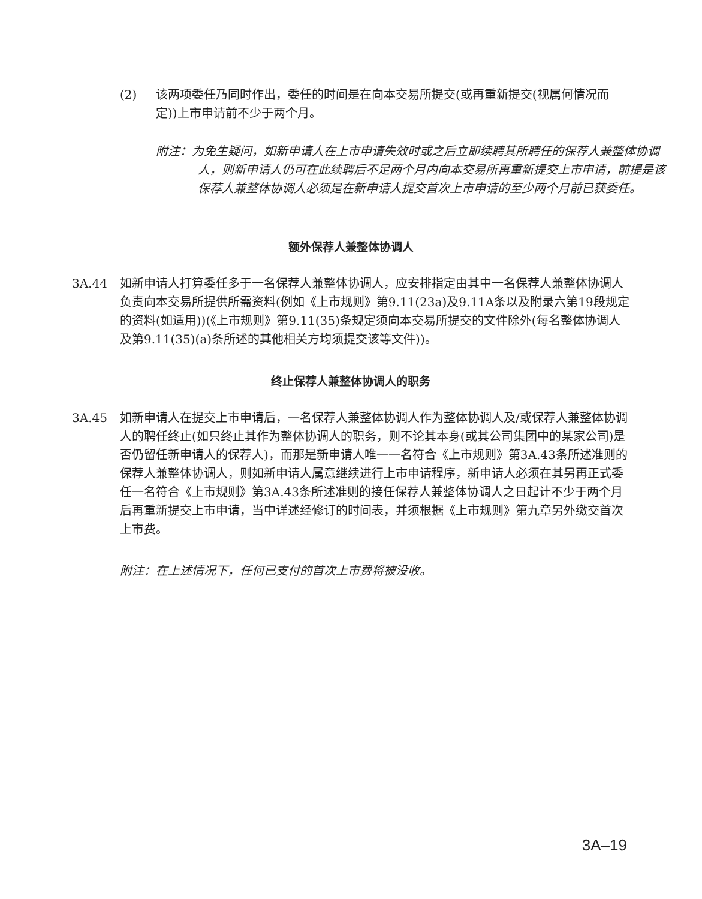(2) 该两项委任乃同时作出，委任的时间是在向本交易所提交(或再重新提交(视属何情况而定))上市申请前不少于两个月。
附注：为免生疑问，如新申请人在上市申请失效时或之后立即续聘其所聘任的保荐人兼整体协调人，则新申请人仍可在此续聘后不足两个月内向本交易所再重新提交上市申请，前提是该保荐人兼整体协调人必须是在新申请人提交首次上市申请的至少两个月前已获委任。
额外保荐人兼整体协调人
3A.44 如新申请人打算委任多于一名保荐人兼整体协调人，应安排指定由其中一名保荐人兼整体协调人负责向本交易所提供所需资料(例如《上市规则》第9.11(23a)及9.11A条以及附录六第19段规定的资料(如适用))(《上市规则》第9.11(35)条规定须向本交易所提交的文件除外(每名整体协调人及第9.11(35)(a)条所述的其他相关方均须提交该等文件))。
终止保荐人兼整体协调人的职务
3A.45 如新申请人在提交上市申请后，一名保荐人兼整体协调人作为整体协调人及/或保荐人兼整体协调人的聘任终止(如只终止其作为整体协调人的职务，则不论其本身(或其公司集团中的某家公司)是否仍留任新申请人的保荐人)，而那是新申请人唯一一名符合《上市规则》第3A.43条所述准则的保荐人兼整体协调人，则如新申请人属意继续进行上市申请程序，新申请人必须在其另再正式委任一名符合《上市规则》第3A.43条所述准则的接任保荐人兼整体协调人之日起计不少于两个月后再重新提交上市申请，当中详述经修订的时间表，并须根据《上市规则》第九章另外缴交首次上市费。
附注：在上述情况下，任何已支付的首次上市费将被没收。
3A–19